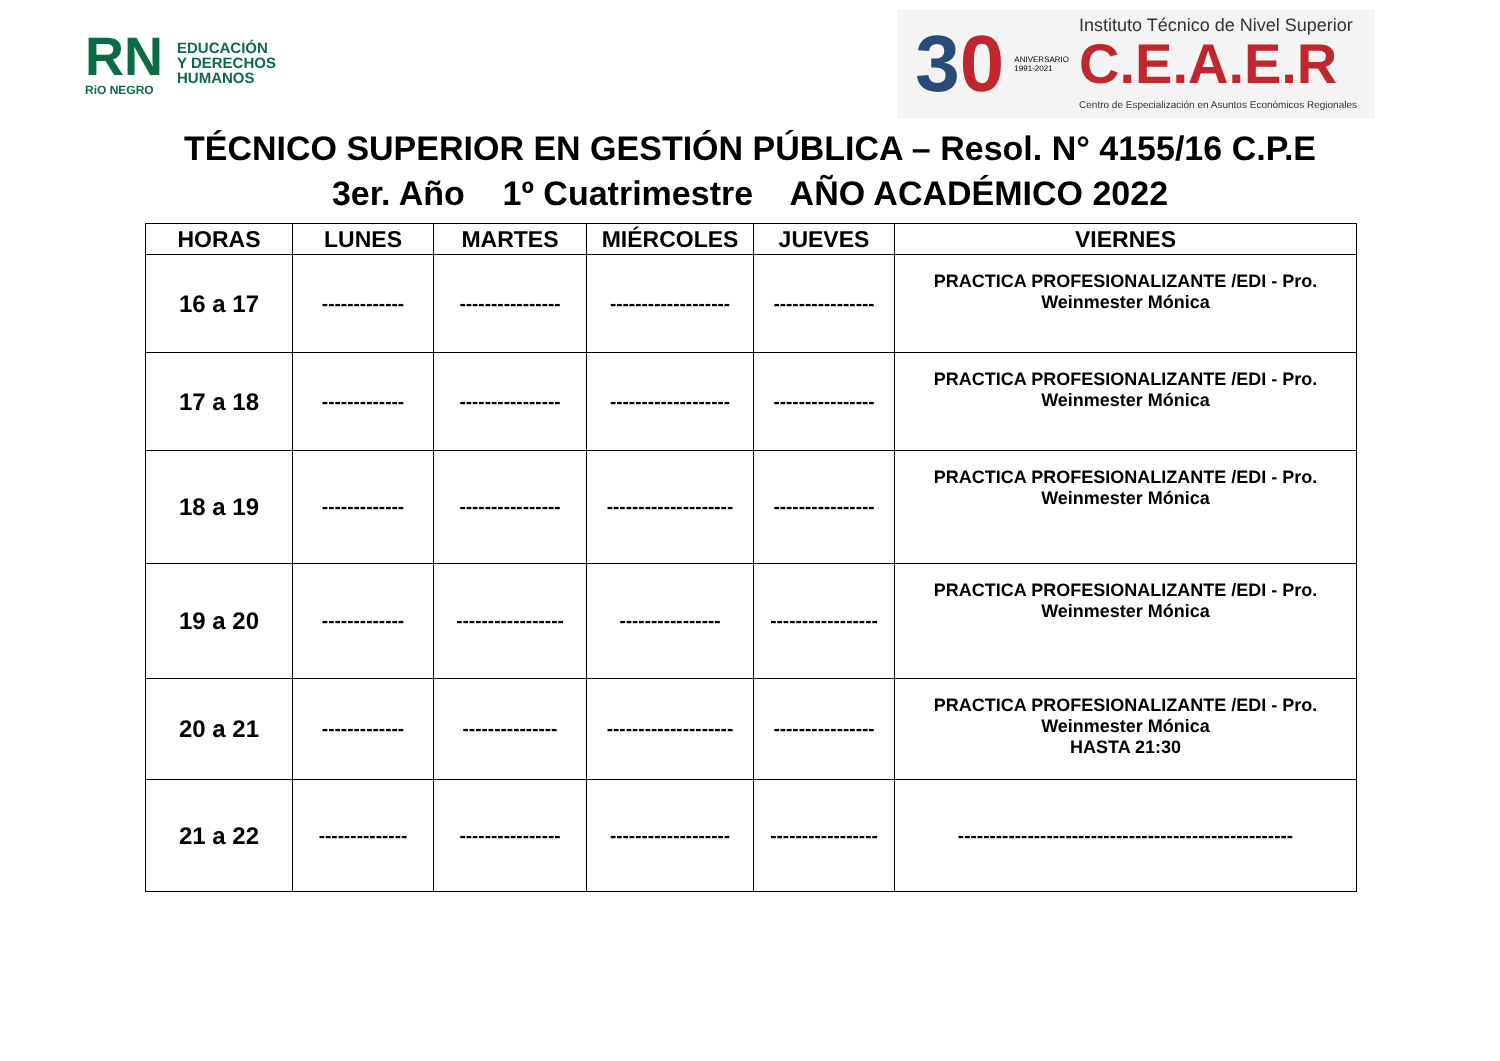RN
RiO NEGRO
EDUCACIÓN
Y DERECHOS
HUMANOS
30
ANIVERSARIO
1991-2021
Instituto Técnico de Nivel Superior
C.E.A.E.R
Centro de Especialización en Asuntos Económicos Regionales
TÉCNICO SUPERIOR EN GESTIÓN PÚBLICA – Resol. N° 4155/16 C.P.E
3er. Año 1º Cuatrimestre AÑO ACADÉMICO 2022
| HORAS | LUNES | MARTES | MIÉRCOLES | JUEVES | VIERNES |
| --- | --- | --- | --- | --- | --- |
| 16 a 17 | ------------- | ---------------- | ------------------- | ---------------- | PRACTICA PROFESIONALIZANTE /EDI - Pro. Weinmester Mónica |
| 17 a 18 | ------------- | ---------------- | ------------------- | ---------------- | PRACTICA PROFESIONALIZANTE /EDI - Pro. Weinmester Mónica |
| 18 a 19 | ------------- | ---------------- | -------------------- | ---------------- | PRACTICA PROFESIONALIZANTE /EDI - Pro. Weinmester Mónica |
| 19 a 20 | ------------- | ----------------- | ---------------- | ----------------- | PRACTICA PROFESIONALIZANTE /EDI - Pro. Weinmester Mónica |
| 20 a 21 | ------------- | --------------- | -------------------- | ---------------- | PRACTICA PROFESIONALIZANTE /EDI - Pro. Weinmester Mónica HASTA 21:30 |
| 21 a 22 | -------------- | ---------------- | ------------------- | ----------------- | ----------------------------------------------------- |